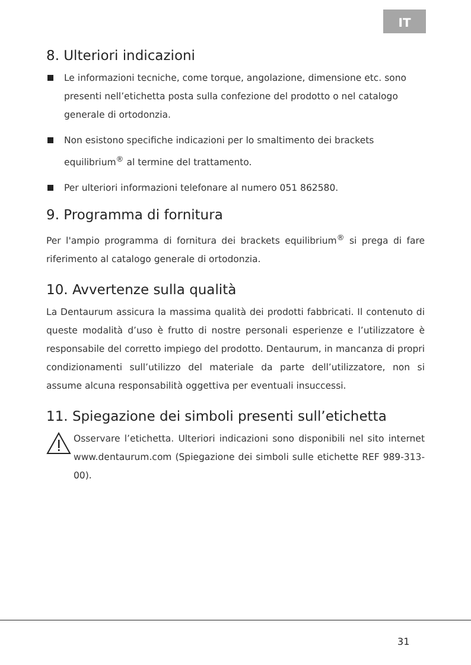IT
8. Ulteriori indicazioni
Le informazioni tecniche, come torque, angolazione, dimensione etc. sono presenti nell’etichetta posta sulla confezione del prodotto o nel catalogo generale di ortodonzia.
Non esistono specifiche indicazioni per lo smaltimento dei brackets equilibrium<sup>®</sup> al termine del trattamento.
Per ulteriori informazioni telefonare al numero 051 862580.
9. Programma di fornitura
Per l'ampio programma di fornitura dei brackets equilibrium<sup>®</sup> si prega di fare riferimento al catalogo generale di ortodonzia.
10. Avvertenze sulla qualità
La Dentaurum assicura la massima qualità dei prodotti fabbricati. Il contenuto di queste modalità d’uso è frutto di nostre personali esperienze e l’utilizzatore è responsabile del corretto impiego del prodotto. Dentaurum, in mancanza di propri condizionamenti sull’utilizzo del materiale da parte dell’utilizzatore, non si assume alcuna responsabilità oggettiva per eventuali insuccessi.
11. Spiegazione dei simboli presenti sull’etichetta
Osservare l’etichetta. Ulteriori indicazioni sono disponibili nel sito internet www.dentaurum.com (Spiegazione dei simboli sulle etichette REF 989-313-00).
31